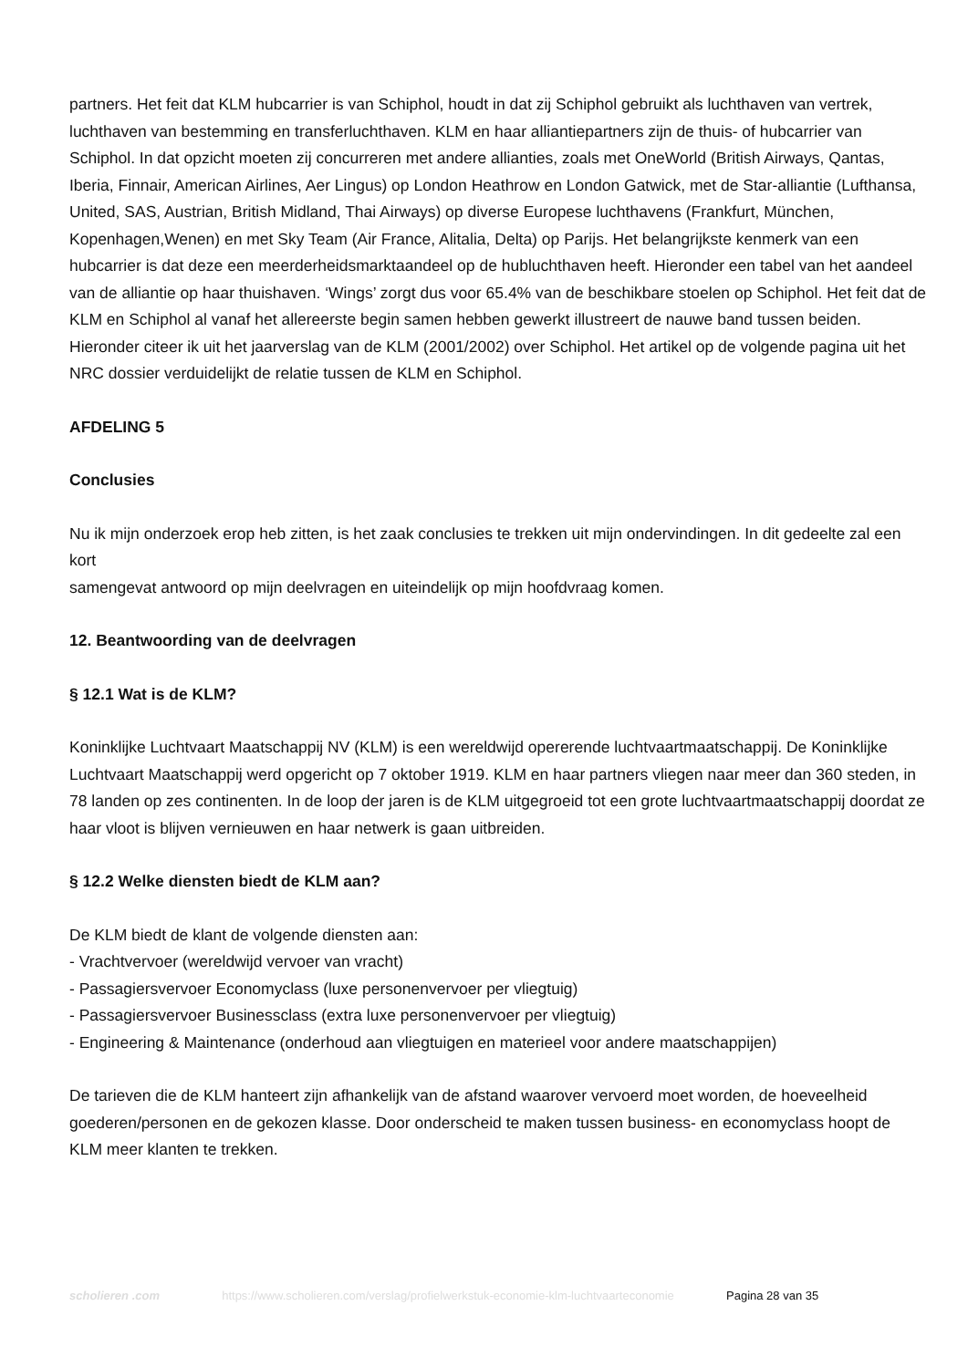partners. Het feit dat KLM hubcarrier is van Schiphol, houdt in dat zij Schiphol gebruikt als luchthaven van vertrek, luchthaven van bestemming en transferluchthaven. KLM en haar alliantiepartners zijn de thuis- of hubcarrier van Schiphol. In dat opzicht moeten zij concurreren met andere allianties, zoals met OneWorld (British Airways, Qantas, Iberia, Finnair, American Airlines, Aer Lingus) op London Heathrow en London Gatwick, met de Star-alliantie (Lufthansa, United, SAS, Austrian, British Midland, Thai Airways) op diverse Europese luchthavens (Frankfurt, München, Kopenhagen,Wenen) en met Sky Team (Air France, Alitalia, Delta) op Parijs. Het belangrijkste kenmerk van een hubcarrier is dat deze een meerderheidsmarktaandeel op de hubluchthaven heeft. Hieronder een tabel van het aandeel van de alliantie op haar thuishaven. ‘Wings’ zorgt dus voor 65.4% van de beschikbare stoelen op Schiphol. Het feit dat de KLM en Schiphol al vanaf het allereerste begin samen hebben gewerkt illustreert de nauwe band tussen beiden. Hieronder citeer ik uit het jaarverslag van de KLM (2001/2002) over Schiphol. Het artikel op de volgende pagina uit het NRC dossier verduidelijkt de relatie tussen de KLM en Schiphol.
AFDELING 5
Conclusies
Nu ik mijn onderzoek erop heb zitten, is het zaak conclusies te trekken uit mijn ondervindingen. In dit gedeelte zal een kort
samengevat antwoord op mijn deelvragen en uiteindelijk op mijn hoofdvraag komen.
12. Beantwoording van de deelvragen
§ 12.1 Wat is de KLM?
Koninklijke Luchtvaart Maatschappij NV (KLM) is een wereldwijd opererende luchtvaartmaatschappij. De Koninklijke Luchtvaart Maatschappij werd opgericht op 7 oktober 1919. KLM en haar partners vliegen naar meer dan 360 steden, in 78 landen op zes continenten. In de loop der jaren is de KLM uitgegroeid tot een grote luchtvaartmaatschappij doordat ze haar vloot is blijven vernieuwen en haar netwerk is gaan uitbreiden.
§ 12.2 Welke diensten biedt de KLM aan?
De KLM biedt de klant de volgende diensten aan:
- Vrachtvervoer (wereldwijd vervoer van vracht)
- Passagiersvervoer Economyclass (luxe personenvervoer per vliegtuig)
- Passagiersvervoer Businessclass (extra luxe personenvervoer per vliegtuig)
- Engineering & Maintenance (onderhoud aan vliegtuigen en materieel voor andere maatschappijen)
De tarieven die de KLM hanteert zijn afhankelijk van de afstand waarover vervoerd moet worden, de hoeveelheid goederen/personen en de gekozen klasse. Door onderscheid te maken tussen business- en economyclass hoopt de KLM meer klanten te trekken.
scholieren .com https://www.scholieren.com/verslag/profielwerkstuk-economie-klm-luchtvaarteconomie
Pagina 28 van 35